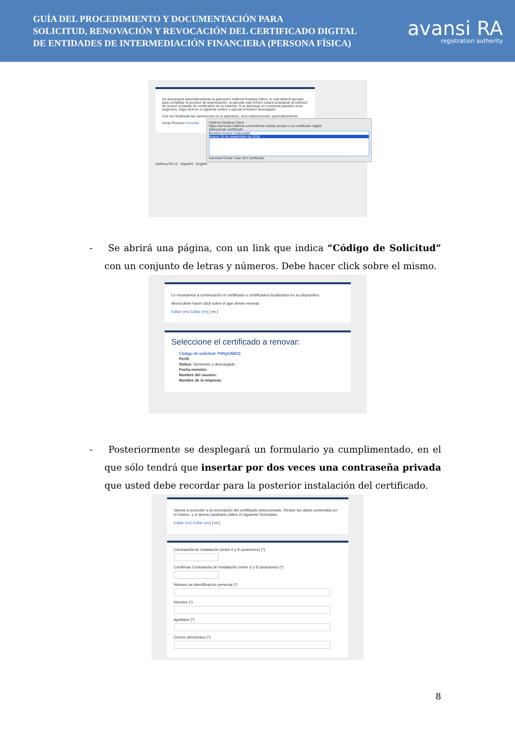GUÍA DEL PROCEDIMIENTO Y DOCUMENTACIÓN PARA
SOLICITUD, RENOVACIÓN Y REVOCACIÓN DEL CERTIFICADO DIGITAL
DE ENTIDADES DE INTERMEDIACIÓN FINANCIERA (PERSONA FÍSICA)
avansi RA
registration authority
Se descargará automáticamente la aplicación Viafirma Desktop Client, la cual deberá ejecutar para completar el proceso de autenticación, al ejecutar este fichero estará aceptando la solicitud de acceso al listado de certificados de su sistema. Si la descarga no comienza pasados unos segundos, haga click en el siguiente enlace y ejecute el fichero descargado.
Una vez finalizada las operaciones en la aplicación, será redireccionado automáticamente.
Iniciar Proceso Cancelar
Viafirma Desktop Client
https://services.viafirma.com/viafirma solicita acceso a su certificado digital.
Seleccionar certificado
Nombre Emisor Caducidad
Avansi 15 de septiembre de 2018
Cancelar Enviar Usar otro certificado
Viafirma RA v2 · Español · English
- Se abrirá una página, con un link que indica “Código de Solicitud” con un conjunto de letras y números. Debe hacer click sobre el mismo.
Le mostramos a continuación el certificado o certificados localizados en su dispositivo.
Ahora debe hacer click sobre el que desee renovar.
Editar (es) Editar (en) [ es ]
Seleccione el certificado a renovar:
Código de solicitud: PWQ4J5BZ2
Perfil:
Status: Generado y descargado
Fecha emisión:
Nombre del usuario:
Nombre de la empresa:
- Posteriormente se desplegará un formulario ya cumplimentado, en el que sólo tendrá que insertar por dos veces una contraseña privada que usted debe recordar para la posterior instalación del certificado.
Vamos a proceder a la renovación del certificado seleccionado. Revise los datos contenidos en el mismo, y si desea cambiarlo utilice el siguiente formulario.
Editar (es) Editar (en) [ es ]
Contraseña de Instalación (entre 6 y 8 caracteres) (*)
Confirmar Contraseña de Instalación (entre 6 y 8 caracteres) (*)
Número de identificación personal (*)
Nombre (*)
Apellidos (*)
Correo electrónico (*)
8